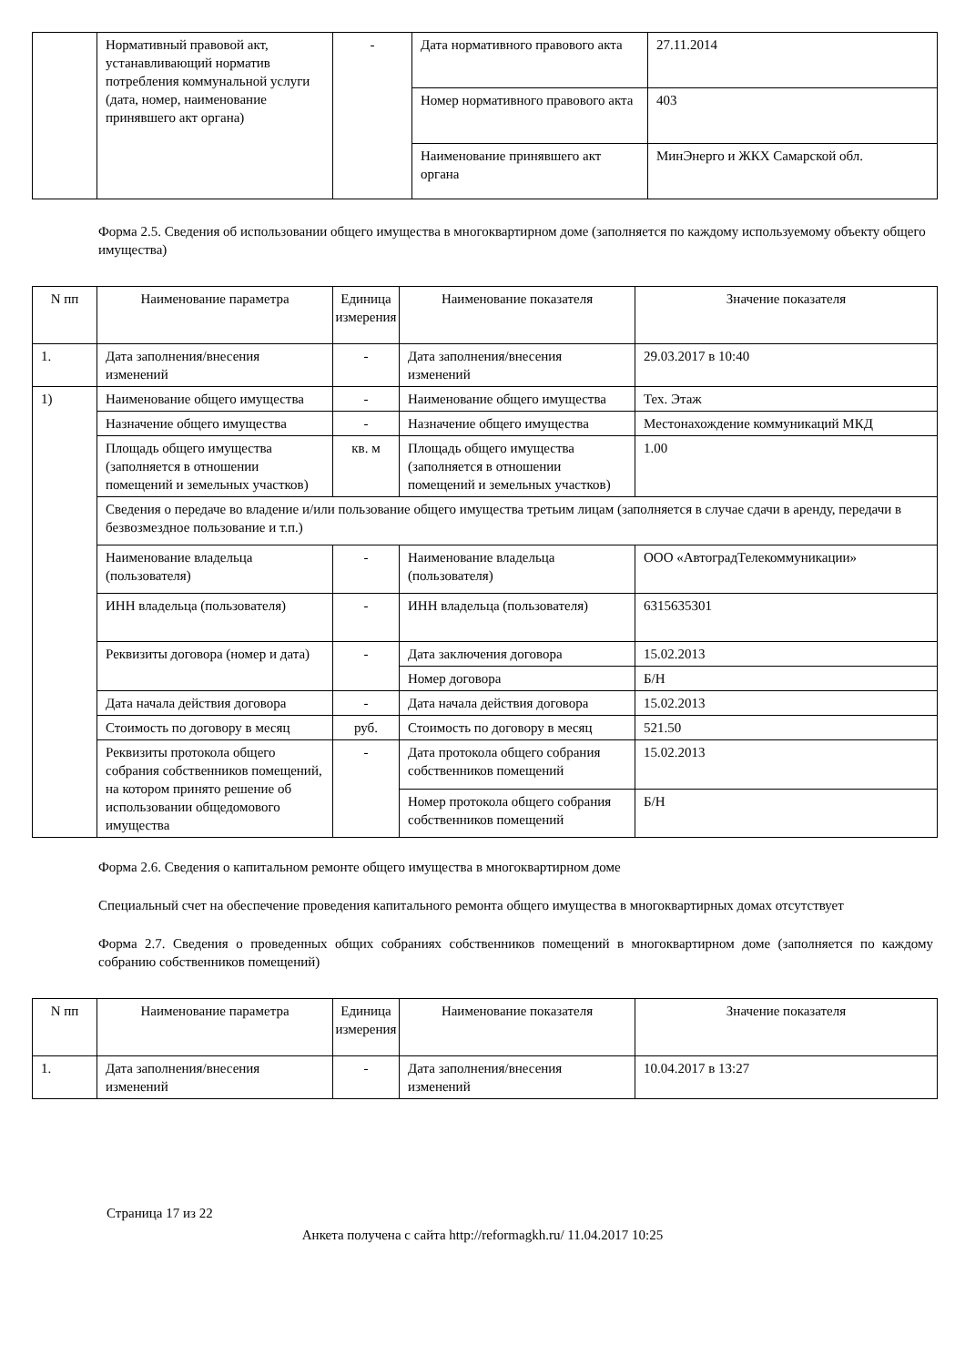| | Нормативный правовой акт, устанавливающий норматив потребления коммунальной услуги (дата, номер, наименование принявшего акт органа) | - | Дата нормативного правового акта | 27.11.2014 |
| | | | Номер нормативного правового акта | 403 |
| | | | Наименование принявшего акт органа | МинЭнерго и ЖКХ Самарской обл. |
Форма 2.5. Сведения об использовании общего имущества в многоквартирном доме (заполняется по каждому используемому объекту общего имущества)
| N пп | Наименование параметра | Единица измерения | Наименование показателя | Значение показателя |
| --- | --- | --- | --- | --- |
| 1. | Дата заполнения/внесения изменений | - | Дата заполнения/внесения изменений | 29.03.2017 в 10:40 |
| 1) | Наименование общего имущества | - | Наименование общего имущества | Тех. Этаж |
| | Назначение общего имущества | - | Назначение общего имущества | Местонахождение коммуникаций МКД |
| | Площадь общего имущества (заполняется в отношении помещений и земельных участков) | кв. м | Площадь общего имущества (заполняется в отношении помещений и земельных участков) | 1.00 |
| | Сведения о передаче во владение и/или пользование общего имущества третьим лицам (заполняется в случае сдачи в аренду, передачи в безвозмездное пользование и т.п.) | | | |
| | Наименование владельца (пользователя) | - | Наименование владельца (пользователя) | ООО «АвтоградТелекоммуникации» |
| | ИНН владельца (пользователя) | - | ИНН владельца (пользователя) | 6315635301 |
| | Реквизиты договора (номер и дата) | - | Дата заключения договора | 15.02.2013 |
| | | | Номер договора | Б/Н |
| | Дата начала действия договора | - | Дата начала действия договора | 15.02.2013 |
| | Стоимость по договору в месяц | руб. | Стоимость по договору в месяц | 521.50 |
| | Реквизиты протокола общего собрания собственников помещений, на котором принято решение об использовании общедомового имущества | - | Дата протокола общего собрания собственников помещений | 15.02.2013 |
| | | | Номер протокола общего собрания собственников помещений | Б/Н |
Форма 2.6. Сведения о капитальном ремонте общего имущества в многоквартирном доме
Специальный счет на обеспечение проведения капитального ремонта общего имущества в многоквартирных домах отсутствует
Форма 2.7. Сведения о проведенных общих собраниях собственников помещений в многоквартирном доме (заполняется по каждому собранию собственников помещений)
| N пп | Наименование параметра | Единица измерения | Наименование показателя | Значение показателя |
| --- | --- | --- | --- | --- |
| 1. | Дата заполнения/внесения изменений | - | Дата заполнения/внесения изменений | 10.04.2017 в 13:27 |
Страница 17 из 22
Анкета получена с сайта http://reformagkh.ru/ 11.04.2017 10:25